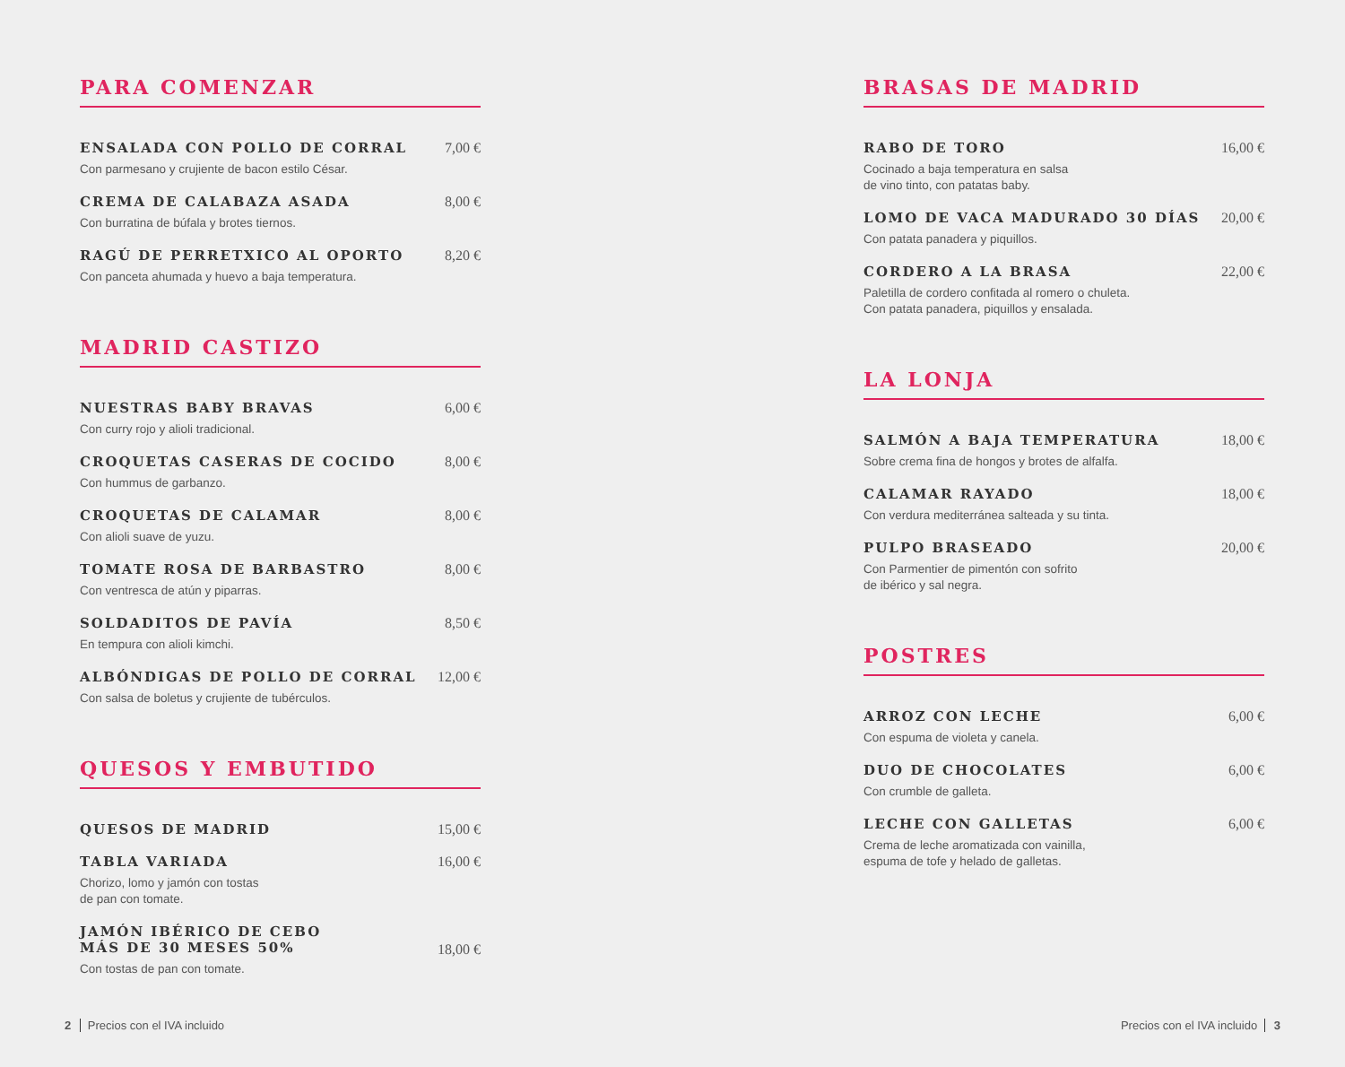PARA COMENZAR
ENSALADA CON POLLO DE CORRAL
Con parmesano y crujiente de bacon estilo César.
7,00 €
CREMA DE CALABAZA ASADA
Con burratina de búfala y brotes tiernos.
8,00 €
RAGÚ DE PERRETXICO AL OPORTO
Con panceta ahumada y huevo a baja temperatura.
8,20 €
MADRID CASTIZO
NUESTRAS BABY BRAVAS
Con curry rojo y alioli tradicional.
6,00 €
CROQUETAS CASERAS DE COCIDO
Con hummus de garbanzo.
8,00 €
CROQUETAS DE CALAMAR
Con alioli suave de yuzu.
8,00 €
TOMATE ROSA DE BARBASTRO
Con ventresca de atún y piparras.
8,00 €
SOLDADITOS DE PAVÍA
En tempura con alioli kimchi.
8,50 €
ALBÓNDIGAS DE POLLO DE CORRAL
Con salsa de boletus y crujiente de tubérculos.
12,00 €
QUESOS Y EMBUTIDO
QUESOS DE MADRID 15,00 €
TABLA VARIADA
Chorizo, lomo y jamón con tostas
de pan con tomate.
16,00 €
JAMÓN IBÉRICO DE CEBO
MÁS DE 30 MESES 50%
Con tostas de pan con tomate.
18,00 €
BRASAS DE MADRID
RABO DE TORO
Cocinado a baja temperatura en salsa
de vino tinto, con patatas baby.
16,00 €
LOMO DE VACA MADURADO 30 DÍAS
Con patata panadera y piquillos.
20,00 €
CORDERO A LA BRASA
Paletilla de cordero confitada al romero o chuleta.
Con patata panadera, piquillos y ensalada.
22,00 €
LA LONJA
SALMÓN A BAJA TEMPERATURA
Sobre crema fina de hongos y brotes de alfalfa.
18,00 €
CALAMAR RAYADO
Con verdura mediterránea salteada y su tinta.
18,00 €
PULPO BRASEADO
Con Parmentier de pimentón con sofrito
de ibérico y sal negra.
20,00 €
POSTRES
ARROZ CON LECHE
Con espuma de violeta y canela.
6,00 €
DUO DE CHOCOLATES
Con crumble de galleta.
6,00 €
LECHE CON GALLETAS
Crema de leche aromatizada con vainilla,
espuma de tofe y helado de galletas.
6,00 €
2 Precios con el IVA incluido Precios con el IVA incluido 3